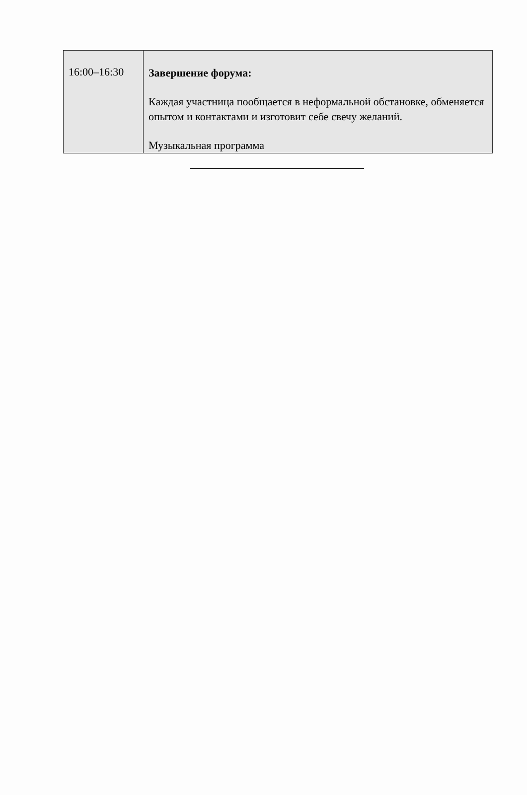| 16:00–16:30 | Завершение форума: Каждая участница пообщается в неформальной обстановке, обменяется опытом и контактами и изготовит себе свечу желаний. Музыкальная программа |